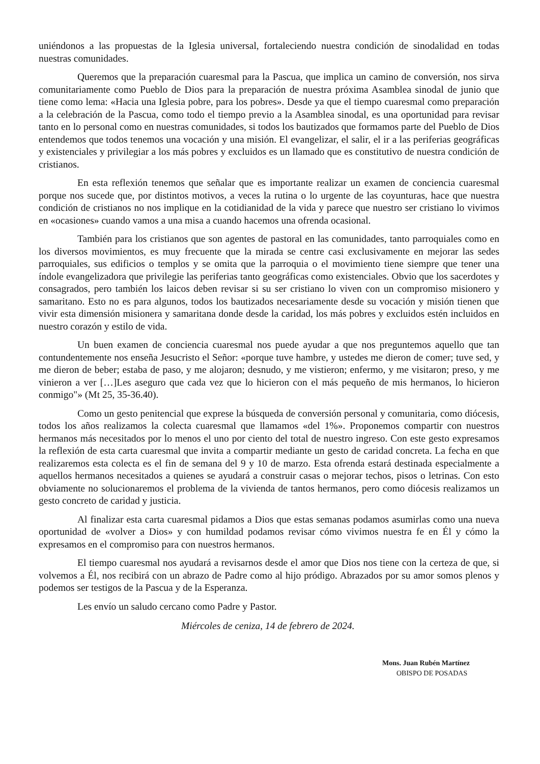uniéndonos a las propuestas de la Iglesia universal, fortaleciendo nuestra condición de sinodalidad en todas nuestras comunidades.
Queremos que la preparación cuaresmal para la Pascua, que implica un camino de conversión, nos sirva comunitariamente como Pueblo de Dios para la preparación de nuestra próxima Asamblea sinodal de junio que tiene como lema: «Hacia una Iglesia pobre, para los pobres». Desde ya que el tiempo cuaresmal como preparación a la celebración de la Pascua, como todo el tiempo previo a la Asamblea sinodal, es una oportunidad para revisar tanto en lo personal como en nuestras comunidades, si todos los bautizados que formamos parte del Pueblo de Dios entendemos que todos tenemos una vocación y una misión. El evangelizar, el salir, el ir a las periferias geográficas y existenciales y privilegiar a los más pobres y excluidos es un llamado que es constitutivo de nuestra condición de cristianos.
En esta reflexión tenemos que señalar que es importante realizar un examen de conciencia cuaresmal porque nos sucede que, por distintos motivos, a veces la rutina o lo urgente de las coyunturas, hace que nuestra condición de cristianos no nos implique en la cotidianidad de la vida y parece que nuestro ser cristiano lo vivimos en «ocasiones» cuando vamos a una misa a cuando hacemos una ofrenda ocasional.
También para los cristianos que son agentes de pastoral en las comunidades, tanto parroquiales como en los diversos movimientos, es muy frecuente que la mirada se centre casi exclusivamente en mejorar las sedes parroquiales, sus edificios o templos y se omita que la parroquia o el movimiento tiene siempre que tener una índole evangelizadora que privilegie las periferias tanto geográficas como existenciales. Obvio que los sacerdotes y consagrados, pero también los laicos deben revisar si su ser cristiano lo viven con un compromiso misionero y samaritano. Esto no es para algunos, todos los bautizados necesariamente desde su vocación y misión tienen que vivir esta dimensión misionera y samaritana donde desde la caridad, los más pobres y excluidos estén incluidos en nuestro corazón y estilo de vida.
Un buen examen de conciencia cuaresmal nos puede ayudar a que nos preguntemos aquello que tan contundentemente nos enseña Jesucristo el Señor: «porque tuve hambre, y ustedes me dieron de comer; tuve sed, y me dieron de beber; estaba de paso, y me alojaron; desnudo, y me vistieron; enfermo, y me visitaron; preso, y me vinieron a ver […]Les aseguro que cada vez que lo hicieron con el más pequeño de mis hermanos, lo hicieron conmigo"» (Mt 25, 35-36.40).
Como un gesto penitencial que exprese la búsqueda de conversión personal y comunitaria, como diócesis, todos los años realizamos la colecta cuaresmal que llamamos «del 1%». Proponemos compartir con nuestros hermanos más necesitados por lo menos el uno por ciento del total de nuestro ingreso. Con este gesto expresamos la reflexión de esta carta cuaresmal que invita a compartir mediante un gesto de caridad concreta. La fecha en que realizaremos esta colecta es el fin de semana del 9 y 10 de marzo. Esta ofrenda estará destinada especialmente a aquellos hermanos necesitados a quienes se ayudará a construir casas o mejorar techos, pisos o letrinas. Con esto obviamente no solucionaremos el problema de la vivienda de tantos hermanos, pero como diócesis realizamos un gesto concreto de caridad y justicia.
Al finalizar esta carta cuaresmal pidamos a Dios que estas semanas podamos asumirlas como una nueva oportunidad de «volver a Dios» y con humildad podamos revisar cómo vivimos nuestra fe en Él y cómo la expresamos en el compromiso para con nuestros hermanos.
El tiempo cuaresmal nos ayudará a revisarnos desde el amor que Dios nos tiene con la certeza de que, si volvemos a Él, nos recibirá con un abrazo de Padre como al hijo pródigo. Abrazados por su amor somos plenos y podemos ser testigos de la Pascua y de la Esperanza.
Les envío un saludo cercano como Padre y Pastor.
Miércoles de ceniza, 14 de febrero de 2024.
Mons. Juan Rubén Martínez
OBISPO DE POSADAS